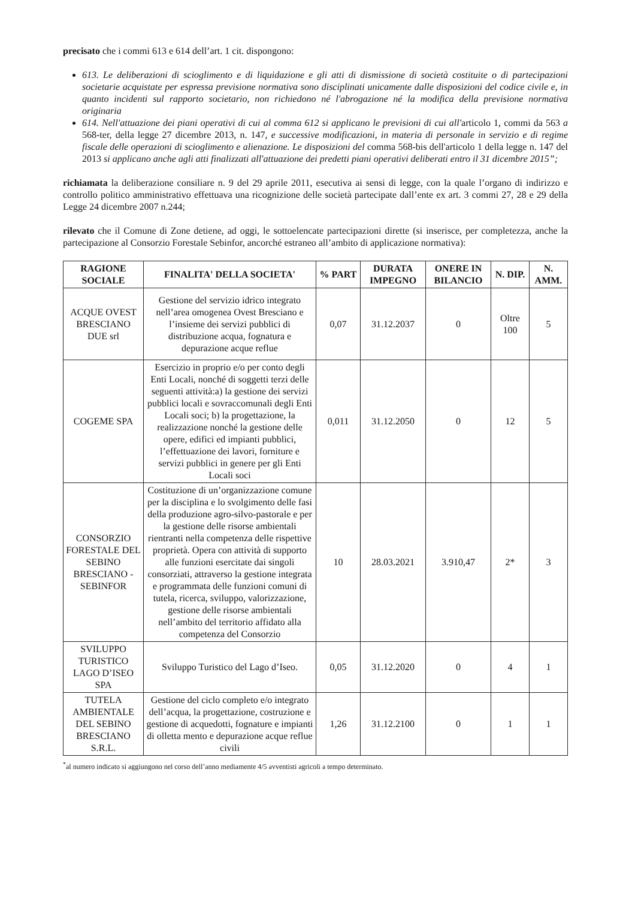precisato che i commi 613 e 614 dell’art. 1 cit. dispongono:
613. Le deliberazioni di scioglimento e di liquidazione e gli atti di dismissione di società costituite o di partecipazioni societarie acquistate per espressa previsione normativa sono disciplinati unicamente dalle disposizioni del codice civile e, in quanto incidenti sul rapporto societario, non richiedono né l'abrogazione né la modifica della previsione normativa originaria
614. Nell'attuazione dei piani operativi di cui al comma 612 si applicano le previsioni di cui all'articolo 1, commi da 563 a 568-ter, della legge 27 dicembre 2013, n. 147, e successive modificazioni, in materia di personale in servizio e di regime fiscale delle operazioni di scioglimento e alienazione. Le disposizioni del comma 568-bis dell'articolo 1 della legge n. 147 del 2013 si applicano anche agli atti finalizzati all'attuazione dei predetti piani operativi deliberati entro il 31 dicembre 2015”;
richiamata la deliberazione consiliare n. 9 del 29 aprile 2011, esecutiva ai sensi di legge, con la quale l’organo di indirizzo e controllo politico amministrativo effettuava una ricognizione delle società partecipate dall’ente ex art. 3 commi 27, 28 e 29 della Legge 24 dicembre 2007 n.244;
rilevato che il Comune di Zone detiene, ad oggi, le sottoelencate partecipazioni dirette (si inserisce, per completezza, anche la partecipazione al Consorzio Forestale Sebinfor, ancorché estraneo all’ambito di applicazione normativa):
| RAGIONE SOCIALE | FINALITA' DELLA SOCIETA' | % PART | DURATA IMPEGNO | ONERE IN BILANCIO | N. DIP. | N. AMM. |
| --- | --- | --- | --- | --- | --- | --- |
| ACQUE OVEST BRESCIANO DUE srl | Gestione del servizio idrico integrato nell’area omogenea Ovest Bresciano e l’insieme dei servizi pubblici di distribuzione acqua, fognatura e depurazione acque reflue | 0,07 | 31.12.2037 | 0 | Oltre 100 | 5 |
| COGEME SPA | Esercizio in proprio e/o per conto degli Enti Locali, nonché di soggetti terzi delle seguenti attività:a) la gestione dei servizi pubblici locali e sovraccomunali degli Enti Locali soci; b) la progettazione, la realizzazione nonché la gestione delle opere, edifici ed impianti pubblici, l’effettuazione dei lavori, forniture e servizi pubblici in genere per gli Enti Locali soci | 0,011 | 31.12.2050 | 0 | 12 | 5 |
| CONSORZIO FORESTALE DEL SEBINO BRESCIANO - SEBINFOR | Costituzione di un’organizzazione comune per la disciplina e lo svolgimento delle fasi della produzione agro-silvo-pastorale e per la gestione delle risorse ambientali rientranti nella competenza delle rispettive proprietà. Opera con attività di supporto alle funzioni esercitate dai singoli consorziati, attraverso la gestione integrata e programmata delle funzioni comuni di tutela, ricerca, sviluppo, valorizzazione, gestione delle risorse ambientali nell’ambito del territorio affidato alla competenza del Consorzio | 10 | 28.03.2021 | 3.910,47 | 2* | 3 |
| SVILUPPO TURISTICO LAGO D’ISEO SPA | Sviluppo Turistico del Lago d’Iseo. | 0,05 | 31.12.2020 | 0 | 4 | 1 |
| TUTELA AMBIENTALE DEL SEBINO BRESCIANO S.R.L. | Gestione del ciclo completo e/o integrato dell’acqua, la progettazione, costruzione e gestione di acquedotti, fognature e impianti di olletta mento e depurazione acque reflue civili | 1,26 | 31.12.2100 | 0 | 1 | 1 |
<sup>*</sup> al numero indicato si aggiungono nel corso dell’anno mediamente 4/5 avventisti agricoli a tempo determinato.